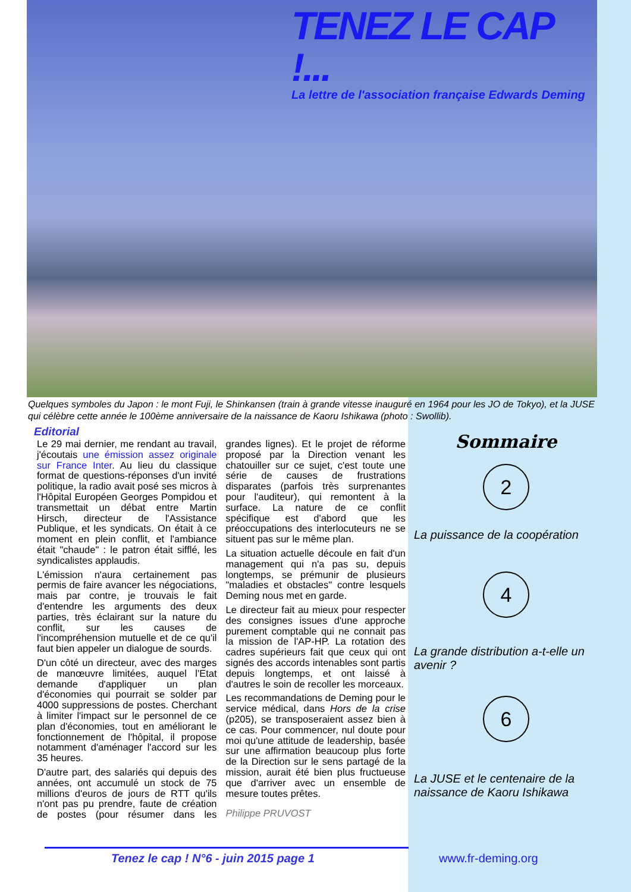TENEZ LE CAP !...
La lettre de l'association française Edwards Deming
Quelques symboles du Japon : le mont Fuji, le Shinkansen (train à grande vitesse inauguré en 1964 pour les JO de Tokyo), et la JUSE qui célèbre cette année le 100ème anniversaire de la naissance de Kaoru Ishikawa (photo : Swollib).
Editorial
Le 29 mai dernier, me rendant au travail, j'écoutais une émission assez originale sur France Inter. Au lieu du classique format de questions-réponses d'un invité politique, la radio avait posé ses micros à l'Hôpital Européen Georges Pompidou et transmettait un débat entre Martin Hirsch, directeur de l'Assistance Publique, et les syndicats. On était à ce moment en plein conflit, et l'ambiance était "chaude" : le patron était sifflé, les syndicalistes applaudis.
L'émission n'aura certainement pas permis de faire avancer les négociations, mais par contre, je trouvais le fait d'entendre les arguments des deux parties, très éclairant sur la nature du conflit, sur les causes de l'incompréhension mutuelle et de ce qu'il faut bien appeler un dialogue de sourds.
D'un côté un directeur, avec des marges de manœuvre limitées, auquel l'Etat demande d'appliquer un plan d'économies qui pourrait se solder par 4000 suppressions de postes. Cherchant à limiter l'impact sur le personnel de ce plan d'économies, tout en améliorant le fonctionnement de l'hôpital, il propose notamment d'aménager l'accord sur les 35 heures.
D'autre part, des salariés qui depuis des années, ont accumulé un stock de 75 millions d'euros de jours de RTT qu'ils n'ont pas pu prendre, faute de création de postes (pour résumer dans les grandes lignes). Et le projet de réforme proposé par la Direction venant les chatouiller sur ce sujet, c'est toute une série de causes de frustrations disparates (parfois très surprenantes pour l'auditeur), qui remontent à la surface. La nature de ce conflit spécifique est d'abord que les préoccupations des interlocuteurs ne se situent pas sur le même plan.
La situation actuelle découle en fait d'un management qui n'a pas su, depuis longtemps, se prémunir de plusieurs "maladies et obstacles" contre lesquels Deming nous met en garde.
Le directeur fait au mieux pour respecter des consignes issues d'une approche purement comptable qui ne connait pas la mission de l'AP-HP. La rotation des cadres supérieurs fait que ceux qui ont signés des accords intenables sont partis depuis longtemps, et ont laissé à d'autres le soin de recoller les morceaux.
Les recommandations de Deming pour le service médical, dans Hors de la crise (p205), se transposeraient assez bien à ce cas. Pour commencer, nul doute pour moi qu'une attitude de leadership, basée sur une affirmation beaucoup plus forte de la Direction sur le sens partagé de la mission, aurait été bien plus fructueuse que d'arriver avec un ensemble de mesure toutes prêtes.
Philippe PRUVOST
Sommaire
2
La puissance de la coopération
4
La grande distribution a-t-elle un avenir ?
6
La JUSE et le centenaire de la naissance de Kaoru Ishikawa
Tenez le cap ! N°6 - juin 2015 page 1
www.fr-deming.org